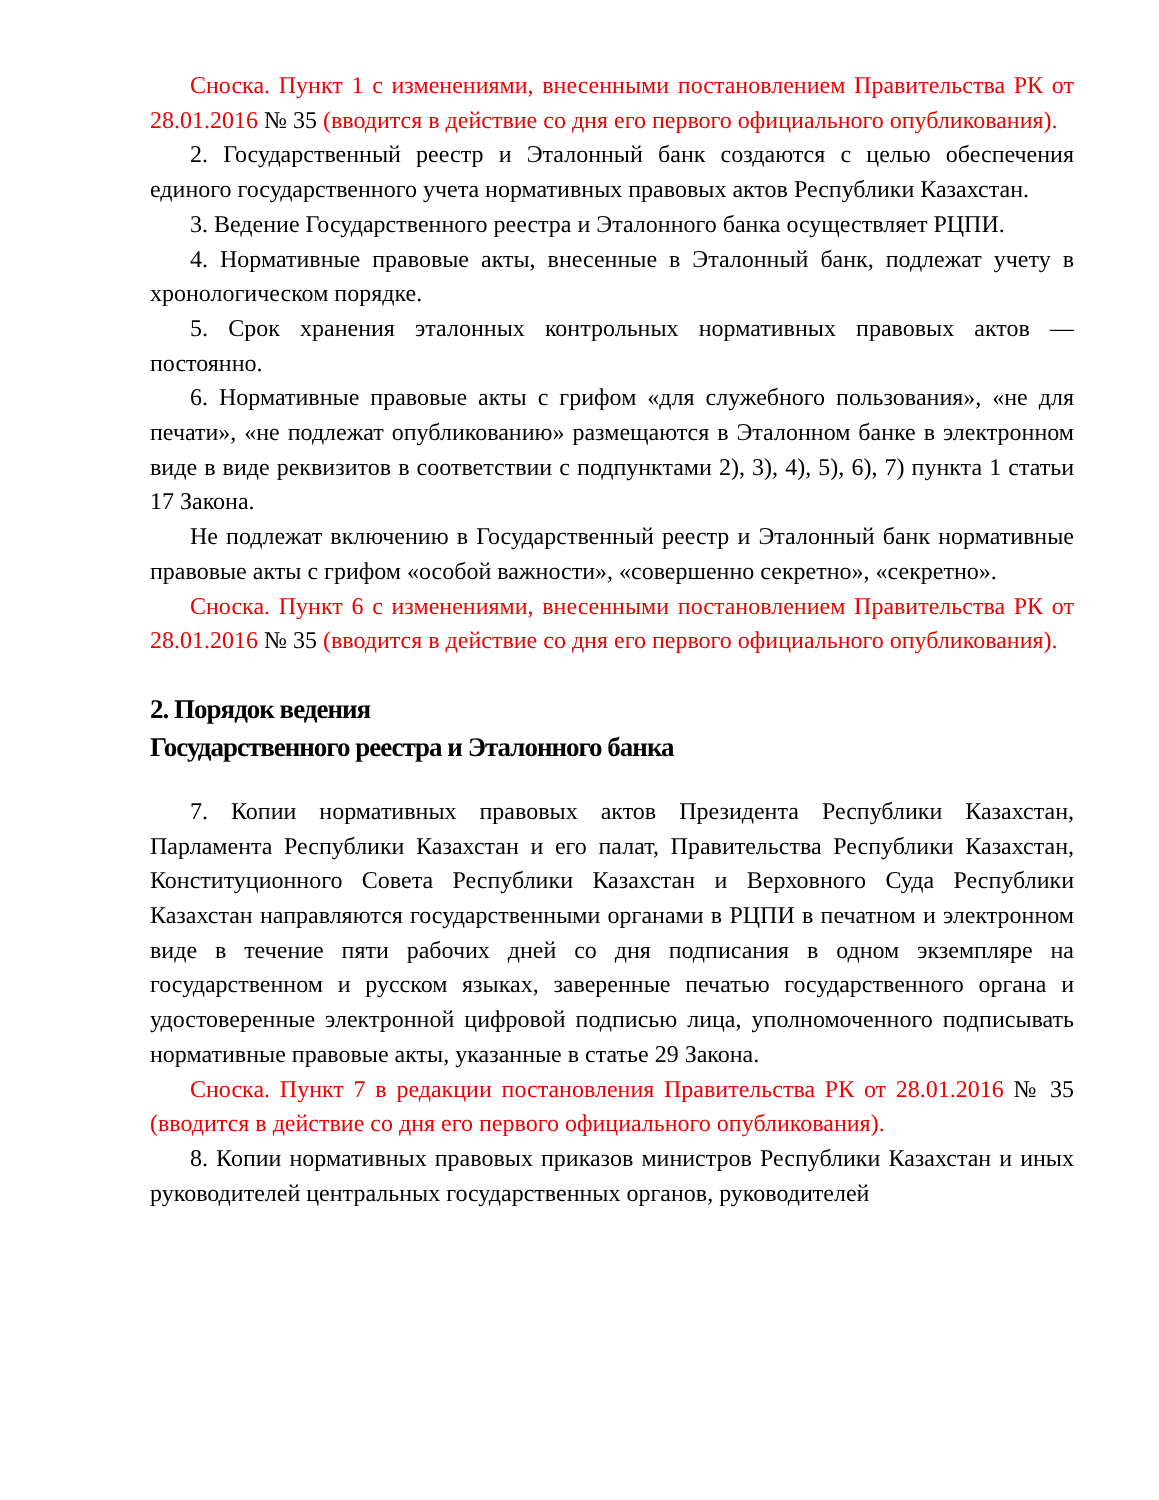Сноска. Пункт 1 с изменениями, внесенными постановлением Правительства РК от 28.01.2016 № 35 (вводится в действие со дня его первого официального опубликования).
2. Государственный реестр и Эталонный банк создаются с целью обеспечения единого государственного учета нормативных правовых актов Республики Казахстан.
3. Ведение Государственного реестра и Эталонного банка осуществляет РЦПИ.
4. Нормативные правовые акты, внесенные в Эталонный банк, подлежат учету в хронологическом порядке.
5. Срок хранения эталонных контрольных нормативных правовых актов — постоянно.
6. Нормативные правовые акты с грифом «для служебного пользования», «не для печати», «не подлежат опубликованию» размещаются в Эталонном банке в электронном виде в виде реквизитов в соответствии с подпунктами 2), 3), 4), 5), 6), 7) пункта 1 статьи 17 Закона.
Не подлежат включению в Государственный реестр и Эталонный банк нормативные правовые акты с грифом «особой важности», «совершенно секретно», «секретно».
Сноска. Пункт 6 с изменениями, внесенными постановлением Правительства РК от 28.01.2016 № 35 (вводится в действие со дня его первого официального опубликования).
2. Порядок ведения
Государственного реестра и Эталонного банка
7. Копии нормативных правовых актов Президента Республики Казахстан, Парламента Республики Казахстан и его палат, Правительства Республики Казахстан, Конституционного Совета Республики Казахстан и Верховного Суда Республики Казахстан направляются государственными органами в РЦПИ в печатном и электронном виде в течение пяти рабочих дней со дня подписания в одном экземпляре на государственном и русском языках, заверенные печатью государственного органа и удостоверенные электронной цифровой подписью лица, уполномоченного подписывать нормативные правовые акты, указанные в статье 29 Закона.
Сноска. Пункт 7 в редакции постановления Правительства РК от 28.01.2016 № 35 (вводится в действие со дня его первого официального опубликования).
8. Копии нормативных правовых приказов министров Республики Казахстан и иных руководителей центральных государственных органов, руководителей